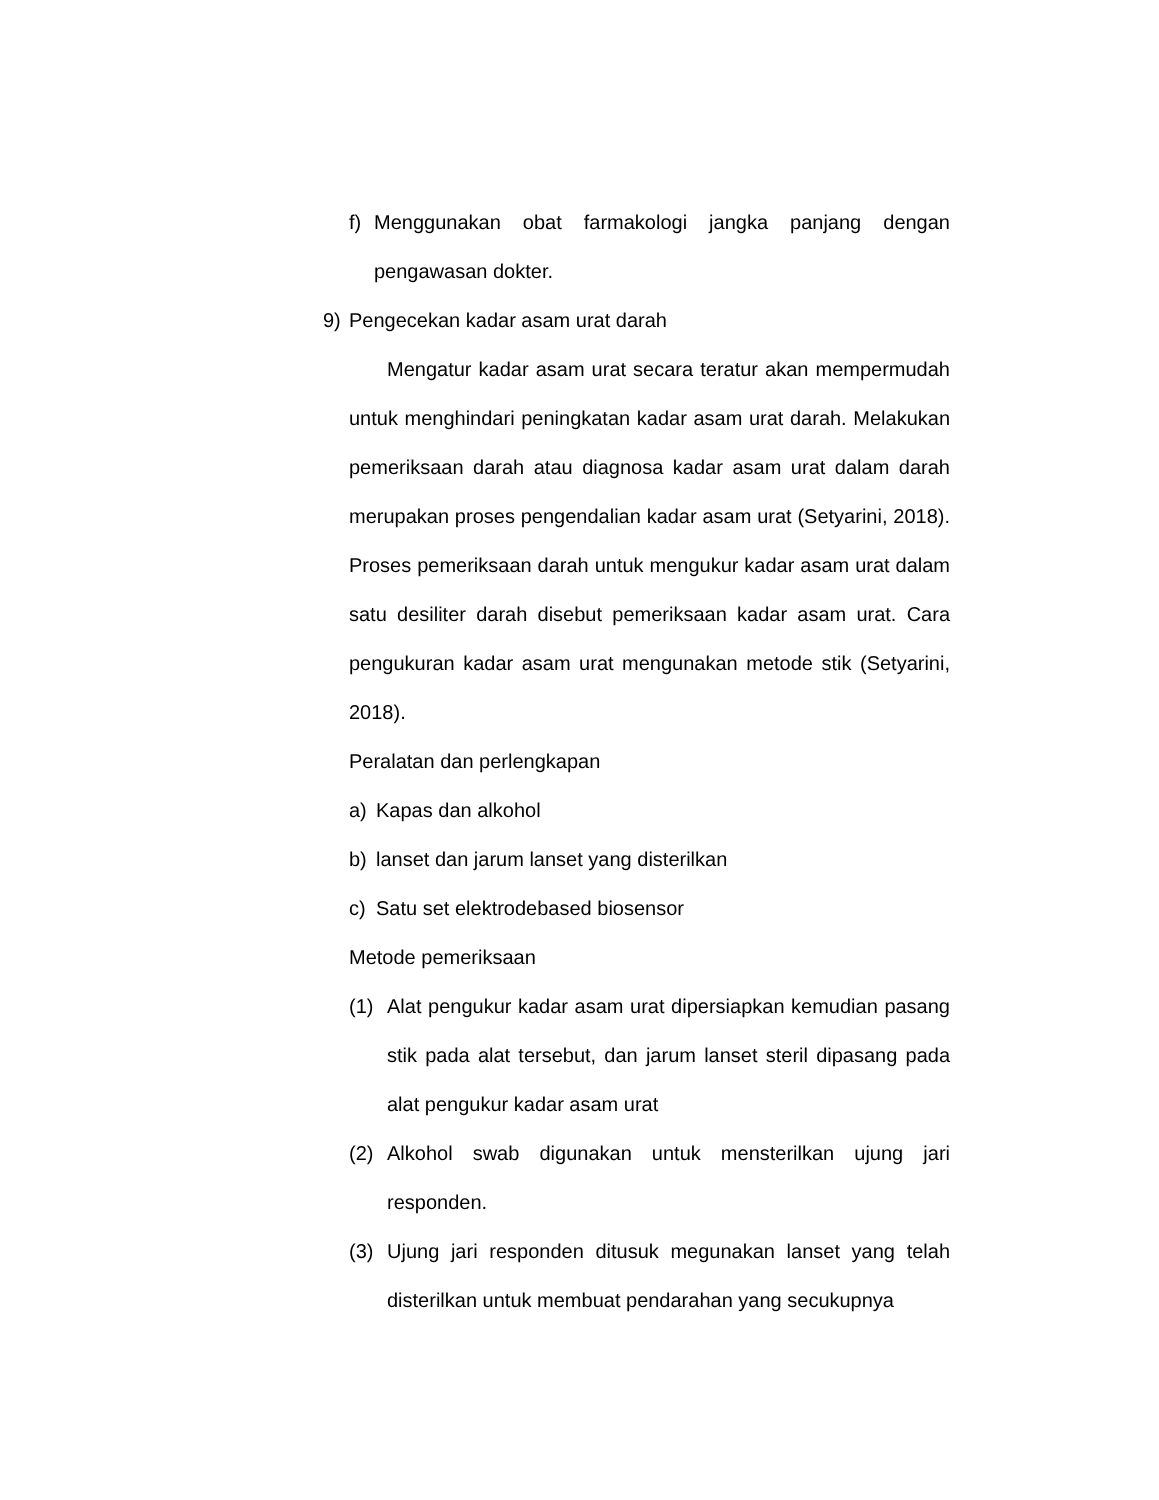f) Menggunakan obat farmakologi jangka panjang dengan pengawasan dokter.
9) Pengecekan kadar asam urat darah
Mengatur kadar asam urat secara teratur akan mempermudah untuk menghindari peningkatan kadar asam urat darah. Melakukan pemeriksaan darah atau diagnosa kadar asam urat dalam darah merupakan proses pengendalian kadar asam urat (Setyarini, 2018). Proses pemeriksaan darah untuk mengukur kadar asam urat dalam satu desiliter darah disebut pemeriksaan kadar asam urat. Cara pengukuran kadar asam urat mengunakan metode stik (Setyarini, 2018).
Peralatan dan perlengkapan
a) Kapas dan alkohol
b) lanset dan jarum lanset yang disterilkan
c) Satu set elektrodebased biosensor
Metode pemeriksaan
(1) Alat pengukur kadar asam urat dipersiapkan kemudian pasang stik pada alat tersebut, dan jarum lanset steril dipasang pada alat pengukur kadar asam urat
(2) Alkohol swab digunakan untuk mensterilkan ujung jari responden.
(3) Ujung jari responden ditusuk megunakan lanset yang telah disterilkan untuk membuat pendarahan yang secukupnya